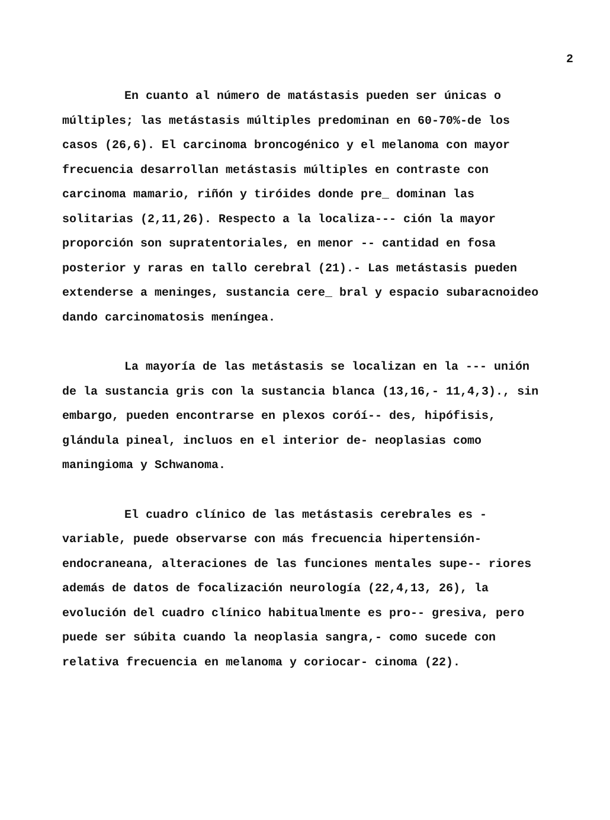2
En cuanto al número de matástasis pueden ser únicas o múltiples; las metástasis múltiples predominan en 60-70%-de los casos (26,6). El carcinoma broncogénico y el melanoma con mayor frecuencia desarrollan metástasis múltiples en contraste con carcinoma mamario, riñón y tiróides donde pre_ dominan las solitarias (2,11,26). Respecto a la localiza--- ción la mayor proporción son supratentoriales, en menor -- cantidad en fosa posterior y raras en tallo cerebral (21).- Las metástasis pueden extenderse a meninges, sustancia cere_ bral y espacio subaracnoideo dando carcinomatosis meníngea.
La mayoría de las metástasis se localizan en la --- unión de la sustancia gris con la sustancia blanca (13,16,- 11,4,3)., sin embargo, pueden encontrarse en plexos coróí-- des, hipófisis, glándula pineal, incluos en el interior de- neoplasias como maningioma y Schwanoma.
El cuadro clínico de las metástasis cerebrales es - variable, puede observarse con más frecuencia hipertensión- endocraneana, alteraciones de las funciones mentales supe-- riores además de datos de focalización neurología (22,4,13, 26), la evolución del cuadro clínico habitualmente es pro-- gresiva, pero puede ser súbita cuando la neoplasia sangra,- como sucede con relativa frecuencia en melanoma y coriocar- cinoma (22).